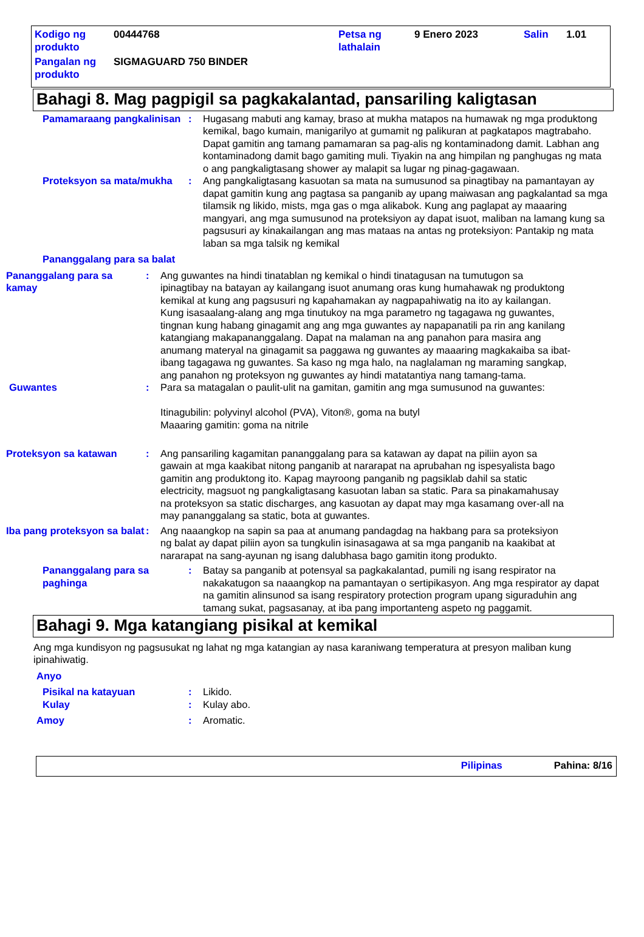| Kodigo ng produkto | 00444768 | Petsa ng lathalain | 9 Enero 2023 | Salin | 1.01 |
| Pangalan ng produkto | SIGMAGUARD 750 BINDER | | | | |
Bahagi 8. Mag pagpigil sa pagkakalantad, pansariling kaligtasan
Pamamaraang pangkalinisan
: Hugasang mabuti ang kamay, braso at mukha matapos na humawak ng mga produktong kemikal, bago kumain, manigarilyo at gumamit ng palikuran at pagkatapos magtrabaho. Dapat gamitin ang tamang pamamaran sa pag-alis ng kontaminadong damit. Labhan ang kontaminadong damit bago gamiting muli. Tiyakin na ang himpilan ng panghugas ng mata o ang pangkaligtasang shower ay malapit sa lugar ng pinag-gagawaan.
Proteksyon sa mata/mukha : Ang pangkaligtasang kasuotan sa mata na sumusunod sa pinagtibay na pamantayan ay dapat gamitin kung ang pagtasa sa panganib ay upang maiwasan ang pagkalantad sa mga tilamsik ng likido, mists, mga gas o mga alikabok. Kung ang paglapat ay maaaring mangyari, ang mga sumusunod na proteksiyon ay dapat isuot, maliban na lamang kung sa pagsusuri ay kinakailangan ang mas mataas na antas ng proteksiyon: Pantakip ng mata laban sa mga talsik ng kemikal
Pananggalang para sa balat
Pananggalang para sa kamay
: Ang guwantes na hindi tinatablan ng kemikal o hindi tinatagusan na tumutugon sa ipinagtibay na batayan ay kailangang isuot anumang oras kung humahawak ng produktong kemikal at kung ang pagsusuri ng kapahamakan ay nagpapahiwatig na ito ay kailangan. Kung isasaalang-alang ang mga tinutukoy na mga parametro ng tagagawa ng guwantes, tingnan kung habang ginagamit ang ang mga guwantes ay napapanatili pa rin ang kanilang katangiang makapananggalang. Dapat na malaman na ang panahon para masira ang anumang materyal na ginagamit sa paggawa ng guwantes ay maaaring magkakaiba sa ibat-ibang tagagawa ng guwantes. Sa kaso ng mga halo, na naglalaman ng maraming sangkap, ang panahon ng proteksyon ng guwantes ay hindi matatantiya nang tamang-tama.
Guwantes : Para sa matagalan o paulit-ulit na gamitan, gamitin ang mga sumusunod na guwantes:
Itinagubilin: polyvinyl alcohol (PVA), Viton®, goma na butyl
Maaaring gamitin: goma na nitrile
Proteksyon sa katawan : Ang pansariling kagamitan pananggalang para sa katawan ay dapat na piliin ayon sa gawain at mga kaakibat nitong panganib at nararapat na aprubahan ng ispesyalista bago gamitin ang produktong ito. Kapag mayroong panganib ng pagsiklab dahil sa static electricity, magsuot ng pangkaligtasang kasuotan laban sa static. Para sa pinakamahusay na proteksyon sa static discharges, ang kasuotan ay dapat may mga kasamang over-all na may pananggalang sa static, bota at guwantes.
Iba pang proteksyon sa balat
: Ang naaangkop na sapin sa paa at anumang pandagdag na hakbang para sa proteksiyon ng balat ay dapat piliin ayon sa tungkulin isinasagawa at sa mga panganib na kaakibat at nararapat na sang-ayunan ng isang dalubhasa bago gamitin itong produkto.
Pananggalang para sa paghinga
: Batay sa panganib at potensyal sa pagkakalantad, pumili ng isang respirator na nakakatugon sa naaangkop na pamantayan o sertipikasyon. Ang mga respirator ay dapat na gamitin alinsunod sa isang respiratory protection program upang siguraduhin ang tamang sukat, pagsasanay, at iba pang importanteng aspeto ng paggamit.
Bahagi 9. Mga katangiang pisikal at kemikal
Ang mga kundisyon ng pagsusukat ng lahat ng mga katangian ay nasa karaniwang temperatura at presyon maliban kung ipinahiwatig.
Anyo
Pisikal na katayuan : Likido.
Kulay : Kulay abo.
Amoy : Aromatic.
Pilipinas Pahina: 8/16